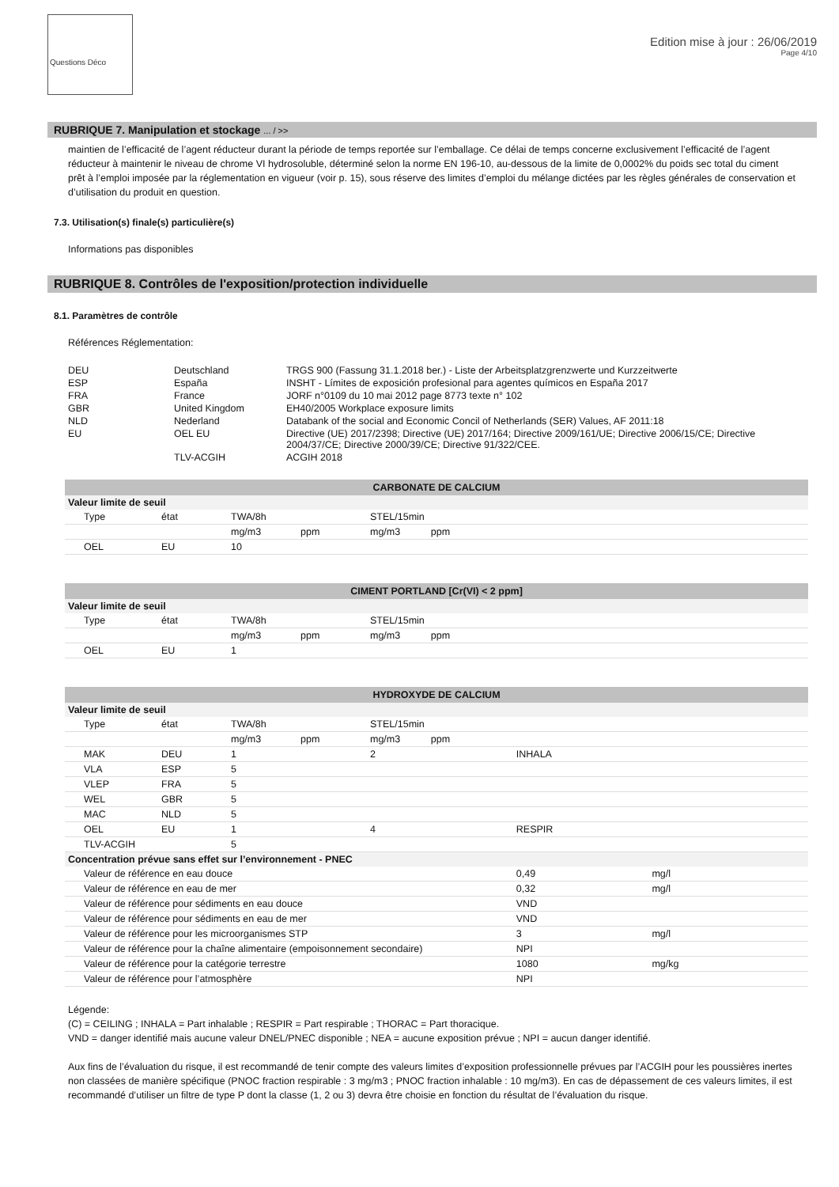Questions Déco
Edition mise à jour : 26/06/2019
Page 4/10
RUBRIQUE 7. Manipulation et stockage ... / >>
maintien de l’efficacité de l’agent réducteur durant la période de temps reportée sur l’emballage. Ce délai de temps concerne exclusivement l’efficacité de l’agent réducteur à maintenir le niveau de chrome VI hydrosoluble, déterminé selon la norme EN 196-10, au-dessous de la limite de 0,0002% du poids sec total du ciment prêt à l’emploi imposée par la réglementation en vigueur (voir p. 15), sous réserve des limites d’emploi du mélange dictées par les règles générales de conservation et d’utilisation du produit en question.
7.3. Utilisation(s) finale(s) particulière(s)
Informations pas disponibles
RUBRIQUE 8. Contrôles de l'exposition/protection individuelle
8.1. Paramètres de contrôle
Références Réglementation:
| DEU | Deutschland | TRGS 900 (Fassung 31.1.2018 ber.) - Liste der Arbeitsplatzgrenzwerte und Kurzzeitwerte |
| ESP | España | INSHT - Límites de exposición profesional para agentes químicos en España 2017 |
| FRA | France | JORF n°0109 du 10 mai 2012 page 8773 texte n° 102 |
| GBR | United Kingdom | EH40/2005 Workplace exposure limits |
| NLD | Nederland | Databank of the social and Economic Concil of Netherlands (SER) Values, AF 2011:18 |
| EU | OEL EU | Directive (UE) 2017/2398; Directive (UE) 2017/164; Directive 2009/161/UE; Directive 2006/15/CE; Directive 2004/37/CE; Directive 2000/39/CE; Directive 91/322/CEE. |
| | TLV-ACGIH | ACGIH 2018 |
| CARBONATE DE CALCIUM | | | | | | | |
| --- | --- | --- | --- | --- | --- | --- | --- |
| Valeur limite de seuil | | | | | | | |
| Type | état | TWA/8h | | STEL/15min | | | |
| | | mg/m3 | ppm | mg/m3 | ppm | | |
| OEL | EU | 10 | | | | | |
| CIMENT PORTLAND [Cr(VI) < 2 ppm] | | | | | | | |
| --- | --- | --- | --- | --- | --- | --- | --- |
| Valeur limite de seuil | | | | | | | |
| Type | état | TWA/8h | | STEL/15min | | | |
| | | mg/m3 | ppm | mg/m3 | ppm | | |
| OEL | EU | 1 | | | | | |
| HYDROXYDE DE CALCIUM | | | | | | | |
| --- | --- | --- | --- | --- | --- | --- | --- |
| Valeur limite de seuil | | | | | | | |
| Type | état | TWA/8h | | STEL/15min | | | |
| | | mg/m3 | ppm | mg/m3 | ppm | | |
| MAK | DEU | 1 | | 2 | | INHALA | |
| VLA | ESP | 5 | | | | | |
| VLEP | FRA | 5 | | | | | |
| WEL | GBR | 5 | | | | | |
| MAC | NLD | 5 | | | | | |
| OEL | EU | 1 | | 4 | | RESPIR | |
| TLV-ACGIH | | 5 | | | | | |
| Concentration prévue sans effet sur l’environnement - PNEC | | | | | | | |
| Valeur de référence en eau douce | | | | | | 0,49 | mg/l |
| Valeur de référence en eau de mer | | | | | | 0,32 | mg/l |
| Valeur de référence pour sédiments en eau douce | | | | | | VND | |
| Valeur de référence pour sédiments en eau de mer | | | | | | VND | |
| Valeur de référence pour les microorganismes STP | | | | | | 3 | mg/l |
| Valeur de référence pour la chaîne alimentaire (empoisonnement secondaire) | | | | | | NPI | |
| Valeur de référence pour la catégorie terrestre | | | | | | 1080 | mg/kg |
| Valeur de référence pour l’atmosphère | | | | | | NPI | |
Légende:
(C) = CEILING ; INHALA = Part inhalable ; RESPIR = Part respirable ; THORAC = Part thoracique.
VND = danger identifié mais aucune valeur DNEL/PNEC disponible ; NEA = aucune exposition prévue ; NPI = aucun danger identifié.
Aux fins de l’évaluation du risque, il est recommandé de tenir compte des valeurs limites d’exposition professionnelle prévues par l’ACGIH pour les poussières inertes non classées de manière spécifique (PNOC fraction respirable : 3 mg/m3 ; PNOC fraction inhalable : 10 mg/m3). En cas de dépassement de ces valeurs limites, il est recommandé d’utiliser un filtre de type P dont la classe (1, 2 ou 3) devra être choisie en fonction du résultat de l’évaluation du risque.